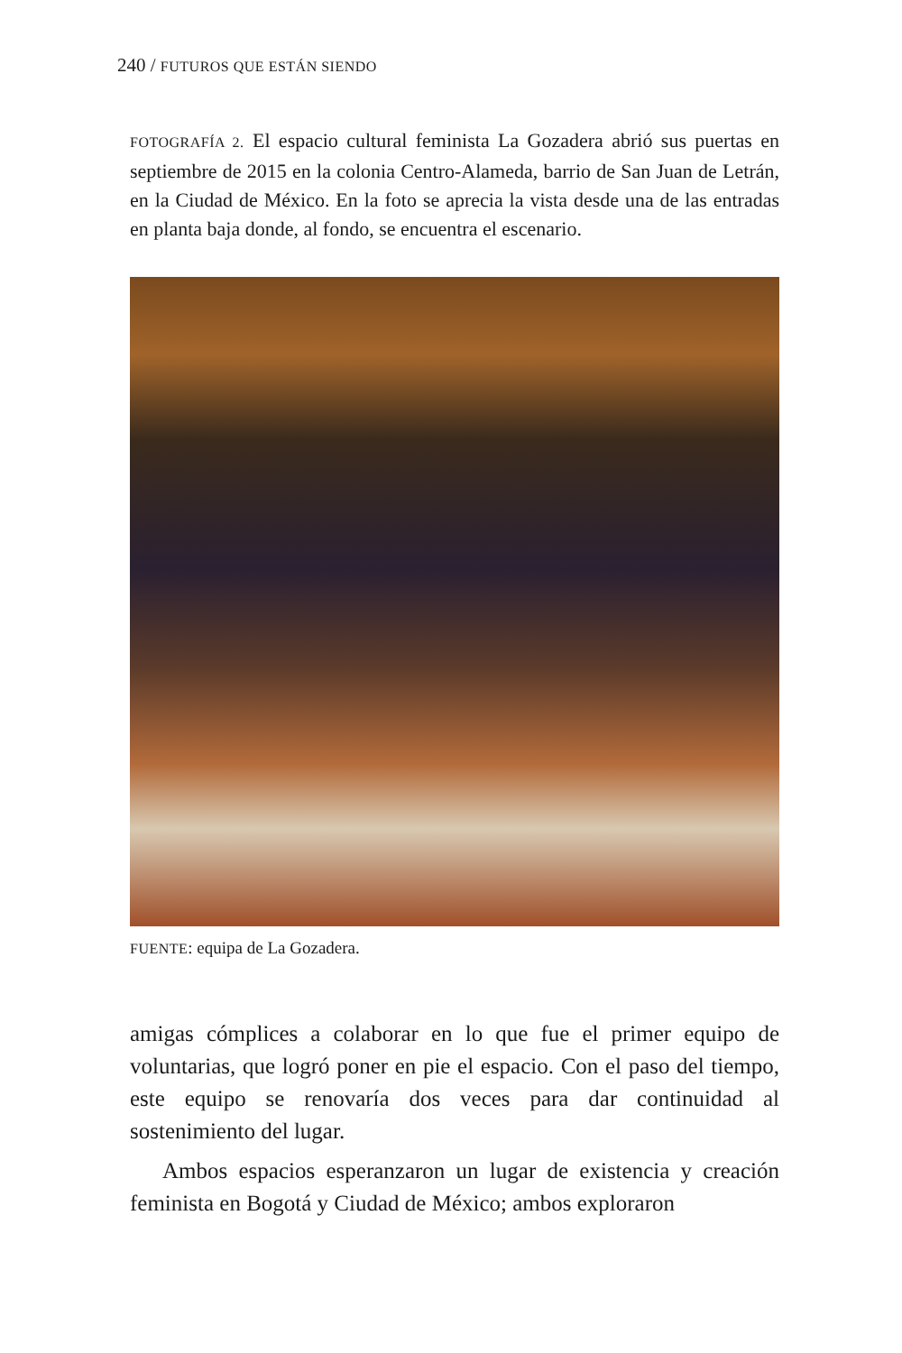240 / FUTUROS QUE ESTÁN SIENDO
FOTOGRAFÍA 2. El espacio cultural feminista La Gozadera abrió sus puertas en septiembre de 2015 en la colonia Centro-Alameda, barrio de San Juan de Letrán, en la Ciudad de México. En la foto se aprecia la vista desde una de las entradas en planta baja donde, al fondo, se encuentra el escenario.
FUENTE: equipa de La Gozadera.
amigas cómplices a colaborar en lo que fue el primer equipo de voluntarias, que logró poner en pie el espacio. Con el paso del tiempo, este equipo se renovaría dos veces para dar continuidad al sostenimiento del lugar.
Ambos espacios esperanzaron un lugar de existencia y creación feminista en Bogotá y Ciudad de México; ambos exploraron